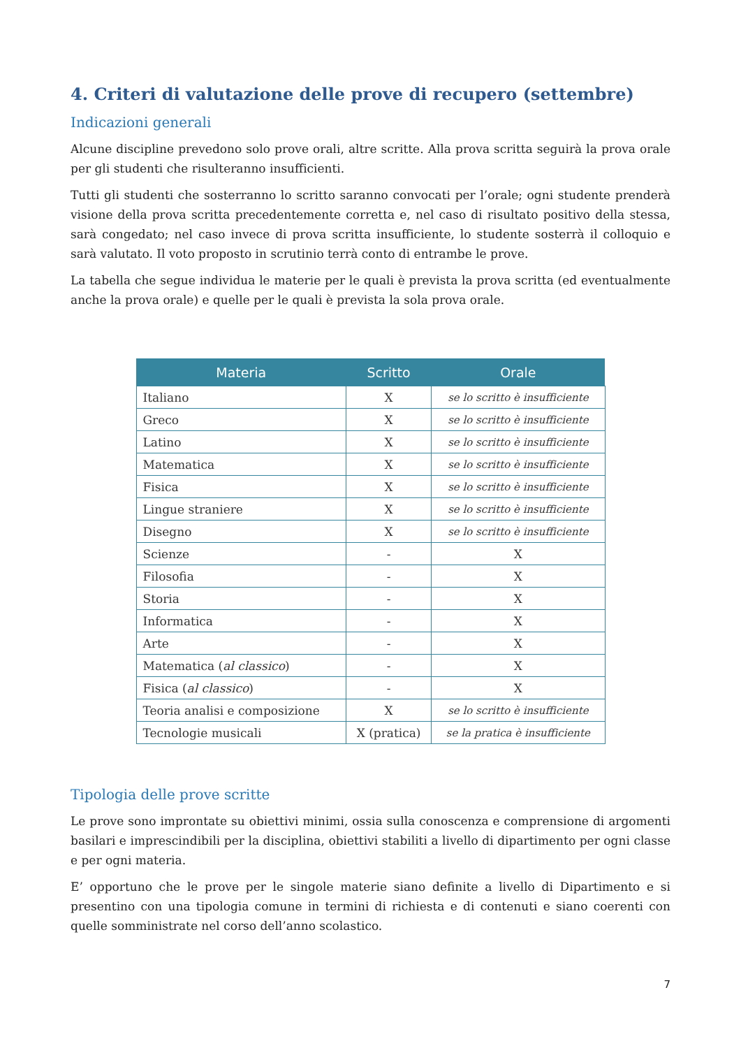4. Criteri di valutazione delle prove di recupero (settembre)
Indicazioni generali
Alcune discipline prevedono solo prove orali, altre scritte. Alla prova scritta seguirà la prova orale per gli studenti che risulteranno insufficienti.
Tutti gli studenti che sosterranno lo scritto saranno convocati per l’orale; ogni studente prenderà visione della prova scritta precedentemente corretta e, nel caso di risultato positivo della stessa, sarà congedato; nel caso invece di prova scritta insufficiente, lo studente sosterrà il colloquio e sarà valutato. Il voto proposto in scrutinio terrà conto di entrambe le prove.
La tabella che segue individua le materie per le quali è prevista la prova scritta (ed eventualmente anche la prova orale) e quelle per le quali è prevista la sola prova orale.
| Materia | Scritto | Orale |
| --- | --- | --- |
| Italiano | X | se lo scritto è insufficiente |
| Greco | X | se lo scritto è insufficiente |
| Latino | X | se lo scritto è insufficiente |
| Matematica | X | se lo scritto è insufficiente |
| Fisica | X | se lo scritto è insufficiente |
| Lingue straniere | X | se lo scritto è insufficiente |
| Disegno | X | se lo scritto è insufficiente |
| Scienze | - | X |
| Filosofia | - | X |
| Storia | - | X |
| Informatica | - | X |
| Arte | - | X |
| Matematica ( al classico ) | - | X |
| Fisica ( al classico ) | - | X |
| Teoria analisi e composizione | X | se lo scritto è insufficiente |
| Tecnologie musicali | X (pratica) | se la pratica è insufficiente |
Tipologia delle prove scritte
Le prove sono improntate su obiettivi minimi, ossia sulla conoscenza e comprensione di argomenti basilari e imprescindibili per la disciplina, obiettivi stabiliti a livello di dipartimento per ogni classe e per ogni materia.
E’ opportuno che le prove per le singole materie siano definite a livello di Dipartimento e si presentino con una tipologia comune in termini di richiesta e di contenuti e siano coerenti con quelle somministrate nel corso dell’anno scolastico.
7